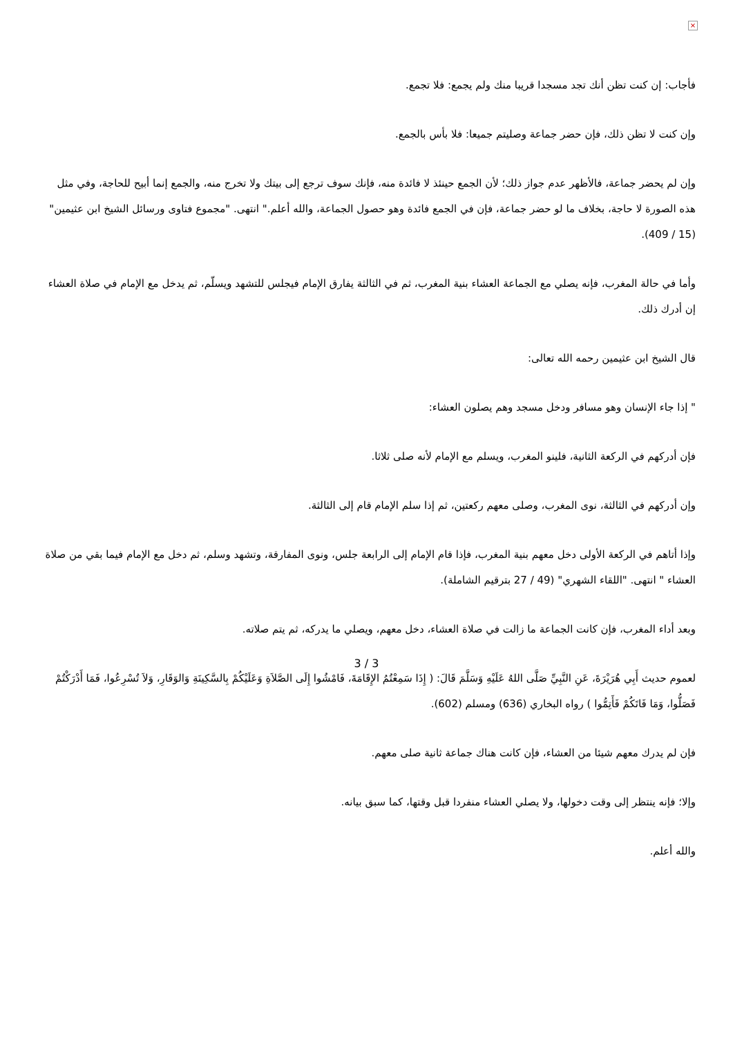×
فأجاب: إن كنت تظن أنك تجد مسجدا قريبا منك ولم يجمع: فلا تجمع.
وإن كنت لا تظن ذلك، فإن حضر جماعة وصليتم جميعا: فلا بأس بالجمع.
وإن لم يحضر جماعة، فالأظهر عدم جواز ذلك؛ لأن الجمع حينئذ لا فائدة منه، فإنك سوف ترجع إلى بيتك ولا تخرج منه، والجمع إنما أبيح للحاجة، وفي مثل هذه الصورة لا حاجة، بخلاف ما لو حضر جماعة، فإن في الجمع فائدة وهو حصول الجماعة، والله أعلم." انتهى. "مجموع فتاوى ورسائل الشيخ ابن عثيمين" (15 / 409).
وأما في حالة المغرب، فإنه يصلي مع الجماعة العشاء بنية المغرب، ثم في الثالثة يفارق الإمام فيجلس للتشهد ويسلّم، ثم يدخل مع الإمام في صلاة العشاء إن أدرك ذلك.
قال الشيخ ابن عثيمين رحمه الله تعالى:
" إذا جاء الإنسان وهو مسافر ودخل مسجد وهم يصلون العشاء:
فإن أدركهم في الركعة الثانية، فلينو المغرب، ويسلم مع الإمام لأنه صلى ثلاثا.
وإن أدركهم في الثالثة، نوى المغرب، وصلى معهم ركعتين، ثم إذا سلم الإمام قام إلى الثالثة.
وإذا أتاهم في الركعة الأولى دخل معهم بنية المغرب، فإذا قام الإمام إلى الرابعة جلس، ونوى المفارقة، وتشهد وسلم، ثم دخل مع الإمام فيما بقي من صلاة العشاء " انتهى. "اللقاء الشهري" (49 / 27 بترقيم الشاملة).
وبعد أداء المغرب، فإن كانت الجماعة ما زالت في صلاة العشاء، دخل معهم، ويصلي ما يدركه، ثم يتم صلاته.
لعموم حديث أَبِي هُرَيْرَةَ، عَنِ النَّبِيِّ صَلَّى اللهُ عَلَيْهِ وَسَلَّمَ قَالَ: ( إِذَا سَمِعْتُمُ الإِقَامَةَ، فَامْشُوا إِلَى الصَّلاَةِ وَعَلَيْكُمْ بِالسَّكِينَةِ وَالوَقَارِ، وَلاَ تُسْرِعُوا، فَمَا أَدْرَكْتُمْ فَصَلُّوا، وَمَا فَاتَكُمْ فَأَتِمُّوا ) رواه البخاري (636) ومسلم (602).
فإن لم يدرك معهم شيئا من العشاء، فإن كانت هناك جماعة ثانية صلى معهم.
وإلا؛ فإنه ينتظر إلى وقت دخولها، ولا يصلي العشاء منفردا قبل وقتها، كما سبق بيانه.
والله أعلم.
3 / 3